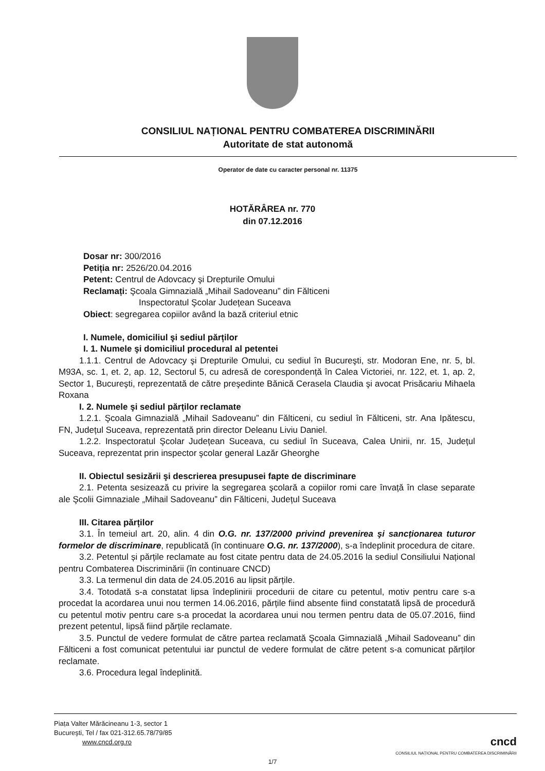CONSILIUL NAȚIONAL PENTRU COMBATEREA DISCRIMINĂRII
Autoritate de stat autonomă
Operator de date cu caracter personal nr. 11375
HOTĂRÂREA nr. 770
din 07.12.2016
Dosar nr: 300/2016
Petiția nr: 2526/20.04.2016
Petent: Centrul de Adovcacy şi Drepturile Omului
Reclamați: Şcoala Gimnazială „Mihail Sadoveanu” din Fălticeni
Inspectoratul Şcolar Județean Suceava
Obiect: segregarea copiilor având la bază criteriul etnic
I. Numele, domiciliul şi sediul părților
I. 1. Numele şi domiciliul procedural al petentei
1.1.1. Centrul de Adovcacy şi Drepturile Omului, cu sediul în Bucureşti, str. Modoran Ene, nr. 5, bl. M93A, sc. 1, et. 2, ap. 12, Sectorul 5, cu adresă de corespondență în Calea Victoriei, nr. 122, et. 1, ap. 2, Sector 1, Bucureşti, reprezentată de către preşedinte Bănică Cerasela Claudia şi avocat Prisăcariu Mihaela Roxana
I. 2. Numele şi sediul părților reclamate
1.2.1. Şcoala Gimnazială „Mihail Sadoveanu” din Fălticeni, cu sediul în Fălticeni, str. Ana Ipătescu, FN, Județul Suceava, reprezentată prin director Deleanu Liviu Daniel.
1.2.2. Inspectoratul Şcolar Județean Suceava, cu sediul în Suceava, Calea Unirii, nr. 15, Județul Suceava, reprezentat prin inspector şcolar general Lazăr Gheorghe
II. Obiectul sesizării şi descrierea presupusei fapte de discriminare
2.1. Petenta sesizează cu privire la segregarea şcolară a copiilor romi care învață în clase separate ale Şcolii Gimnaziale „Mihail Sadoveanu” din Fălticeni, Județul Suceava
III. Citarea părților
3.1. În temeiul art. 20, alin. 4 din O.G. nr. 137/2000 privind prevenirea şi sancționarea tuturor formelor de discriminare, republicată (în continuare O.G. nr. 137/2000), s-a îndeplinit procedura de citare.
3.2. Petentul și părțile reclamate au fost citate pentru data de 24.05.2016 la sediul Consiliului Național pentru Combaterea Discriminării (în continuare CNCD)
3.3. La termenul din data de 24.05.2016 au lipsit părțile.
3.4. Totodată s-a constatat lipsa îndeplinirii procedurii de citare cu petentul, motiv pentru care s-a procedat la acordarea unui nou termen 14.06.2016, părțile fiind absente fiind constatată lipsă de procedură cu petentul motiv pentru care s-a procedat la acordarea unui nou termen pentru data de 05.07.2016, fiind prezent petentul, lipsă fiind părțile reclamate.
3.5. Punctul de vedere formulat de către partea reclamată Şcoala Gimnazială „Mihail Sadoveanu” din Fălticeni a fost comunicat petentului iar punctul de vedere formulat de către petent s-a comunicat părților reclamate.
3.6. Procedura legal îndeplinită.
Piața Valter Mărăcineanu 1-3, sector 1
Bucureşti, Tel / fax 021-312.65.78/79/85
www.cncd.org.ro
cncd
CONSILIUL NAȚIONAL PENTRU COMBATEREA DISCRIMINĂRII
1/7